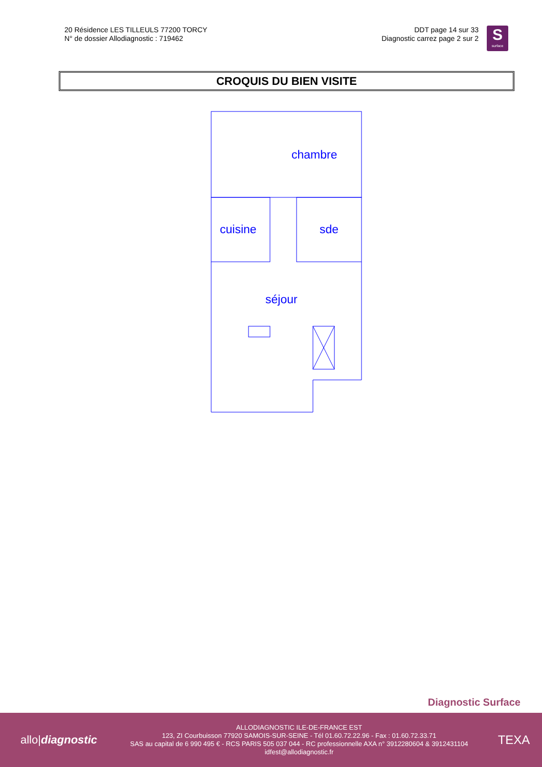20 Résidence LES TILLEULS 77200 TORCY
N° de dossier Allodiagnostic : 719462
DDT page 14 sur 33
Diagnostic carrez page 2 sur 2
S
surface
CROQUIS DU BIEN VISITE
chambre
cuisine
sde
séjour
Diagnostic Surface
allo|diagnostic
ALLODIAGNOSTIC ILE-DE-FRANCE EST
123, ZI Courbuisson 77920 SAMOIS-SUR-SEINE - Tél 01.60.72.22.96 - Fax : 01.60.72.33.71
SAS au capital de 6 990 495 € - RCS PARIS 505 037 044 - RC professionnelle AXA n° 3912280604 & 3912431104
idfest@allodiagnostic.fr
TEXA